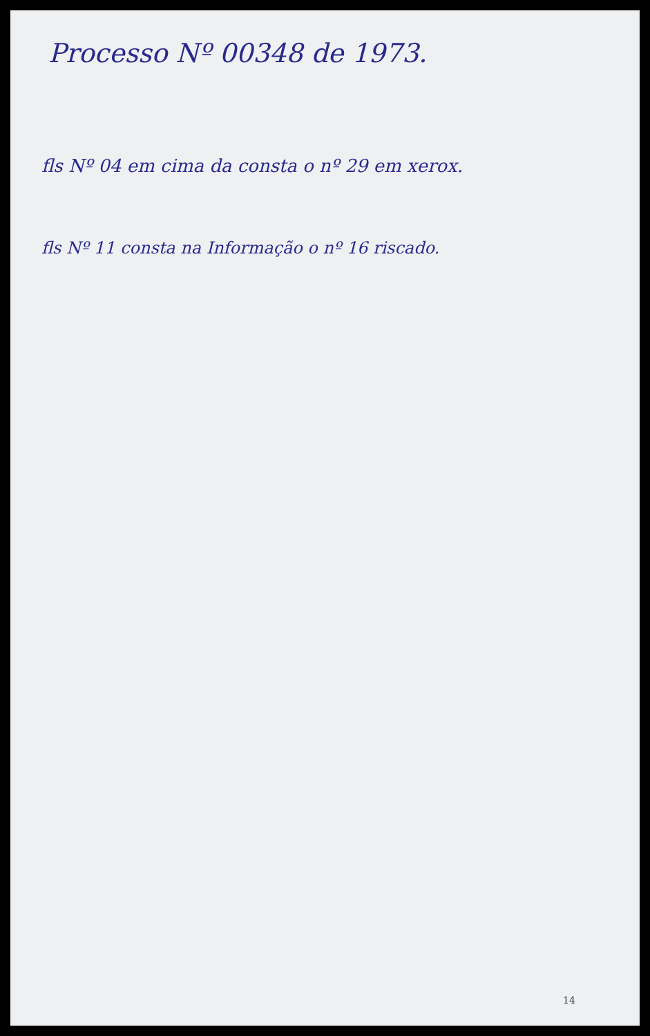Processo Nº 00348 de 1973.
fls Nº 04 em cima da consta o nº 29 em xerox.
fls Nº 11 consta na Informação o nº 16 riscado.
14